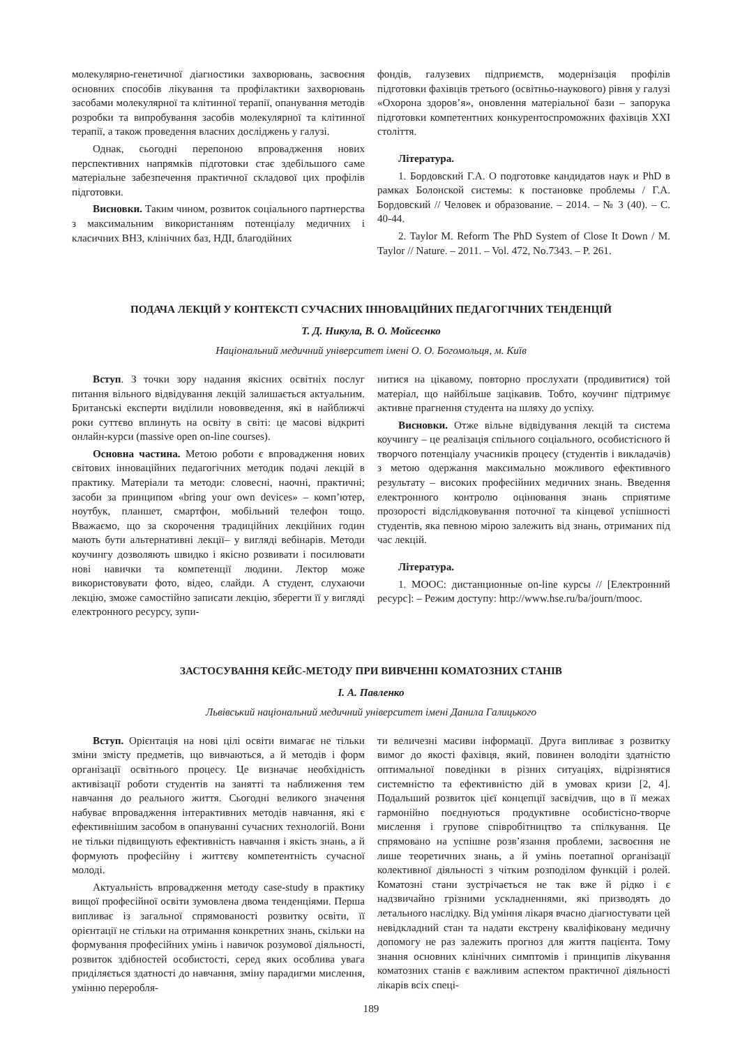молекулярно-генетичної діагностики захворювань, засвоєння основних способів лікування та профілактики захворювань засобами молекулярної та клітинної терапії, опанування методів розробки та випробування засобів молекулярної та клітинної терапії, а також проведення власних досліджень у галузі.
Однак, сьогодні перепоною впровадження нових перспективних напрямків підготовки стає здебільшого саме матеріальне забезпечення практичної складової цих профілів підготовки.
Висновки. Таким чином, розвиток соціального партнерства з максимальним використанням потенціалу медичних і класичних ВНЗ, клінічних баз, НДІ, благодійних
фондів, галузевих підприємств, модернізація профілів підготовки фахівців третього (освітньо-наукового) рівня у галузі «Охорона здоров’я», оновлення матеріальної бази – запорука підготовки компетентних конкурентоспроможних фахівців XXI століття.
Література.
1. Бордовский Г.А. О подготовке кандидатов наук и PhD в рамках Болонской системы: к постановке проблемы / Г.А. Бордовский // Человек и образование. – 2014. – № 3 (40). – С. 40-44.
2. Taylor M. Reform The PhD System of Close It Down / M. Taylor // Nature. – 2011. – Vol. 472, No.7343. – P. 261.
ПОДАЧА ЛЕКЦІЙ У КОНТЕКСТІ СУЧАСНИХ ІННОВАЦІЙНИХ ПЕДАГОГІЧНИХ ТЕНДЕНЦІЙ
Т. Д. Никула, В. О. Мойсеєнко
Національний медичний університет імені О. О. Богомольця, м. Київ
Вступ. З точки зору надання якісних освітніх послуг питання вільного відвідування лекцій залишається актуальним. Британські експерти виділили нововведення, які в найближчі роки суттєво вплинуть на освіту в світі: це масові відкриті онлайн-курси (massive open on-line courses).
Основна частина. Метою роботи є впровадження нових світових інноваційних педагогічних методик подачі лекцій в практику. Матеріали та методи: словесні, наочні, практичні; засоби за принципом «bring your own devices» – комп’ютер, ноутбук, планшет, смартфон, мобільний телефон тощо. Вважаємо, що за скорочення традиційних лекційних годин мають бути альтернативні лекції– у вигляді вебінарів. Методи коучингу дозволяють швидко і якісно розвивати і посилювати нові навички та компетенції людини. Лектор може використовувати фото, відео, слайди. А студент, слухаючи лекцію, зможе самостійно записати лекцію, зберегти її у вигляді електронного ресурсу, зупи-
нитися на цікавому, повторно прослухати (продивитися) той матеріал, що найбільше зацікавив. Тобто, коучинг підтримує активне прагнення студента на шляху до успіху.
Висновки. Отже вільне відвідування лекцій та система коучингу – це реалізація спільного соціального, особистісного й творчого потенціалу учасників процесу (студентів і викладачів) з метою одержання максимально можливого ефективного результату – високих професійних медичних знань. Введення електронного контролю оцінювання знань сприятиме прозорості відслідковування поточної та кінцевої успішності студентів, яка певною мірою залежить від знань, отриманих під час лекцій.
Література.
1. МООС: дистанционные on-line курсы // [Електронний ресурс]: – Режим доступу: http://www.hse.ru/ba/journ/mooc.
ЗАСТОСУВАННЯ КЕЙС-МЕТОДУ ПРИ ВИВЧЕННІ КОМАТОЗНИХ СТАНІВ
І. А. Павленко
Львівський національний медичний університет імені Данила Галицького
Вступ. Орієнтація на нові цілі освіти вимагає не тільки зміни змісту предметів, що вивчаються, а й методів і форм організації освітнього процесу. Це визначає необхідність активізації роботи студентів на занятті та наближення тем навчання до реального життя. Сьогодні великого значення набуває впровадження інтерактивних методів навчання, які є ефективнішим засобом в опануванні сучасних технологій. Вони не тільки підвищують ефективність навчання і якість знань, а й формують професійну і життєву компетентність сучасної молоді.
Актуальність впровадження методу case-study в практику вищої професійної освіти зумовлена двома тенденціями. Перша випливає із загальної спрямованості розвитку освіти, її орієнтації не стільки на отримання конкретних знань, скільки на формування професійних умінь і навичок розумової діяльності, розвиток здібностей особистості, серед яких особлива увага приділяється здатності до навчання, зміну парадигми мислення, умінню переробля-
ти величезні масиви інформації. Друга випливає з розвитку вимог до якості фахівця, який, повинен володіти здатністю оптимальної поведінки в різних ситуаціях, відрізнятися системністю та ефективністю дій в умовах кризи [2, 4]. Подальший розвиток цієї концепції засвідчив, що в її межах гармонійно поєднуються продуктивне особистісно-творче мислення і групове співробітництво та спілкування. Це спрямовано на успішне розв’язання проблеми, засвоєння не лише теоретичних знань, а й умінь поетапної організації колективної діяльності з чітким розподілом функцій і ролей. Коматозні стани зустрічається не так вже й рідко і є надзвичайно грізними ускладненнями, які призводять до летального наслідку. Від уміння лікаря вчасно діагностувати цей невідкладний стан та надати екстрену кваліфіковану медичну допомогу не раз залежить прогноз для життя пацієнта. Тому знання основних клінічних симптомів і принципів лікування коматозних станів є важливим аспектом практичної діяльності лікарів всіх спеці-
189